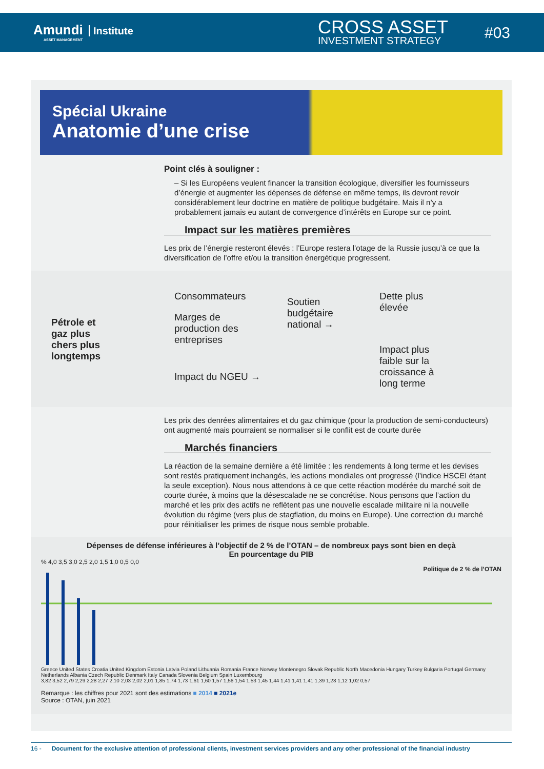Amundi Institute
ASSET MANAGEMENT
CROSS ASSET
INVESTMENT STRATEGY
#03
Spécial Ukraine
Anatomie d’une crise
Point clés à souligner :
– Si les Européens veulent financer la transition écologique, diversifier les fournisseurs d’énergie et augmenter les dépenses de défense en même temps, ils devront revoir considérablement leur doctrine en matière de politique budgétaire. Mais il n’y a probablement jamais eu autant de convergence d’intérêts en Europe sur ce point.
Impact sur les matières premières
Les prix de l’énergie resteront élevés : l’Europe restera l’otage de la Russie jusqu’à ce que la diversification de l’offre et/ou la transition énergétique progressent.
Pétrole et gaz plus chers plus longtemps
Consommateurs
Marges de production des entreprises
Impact du NGEU →
Soutien budgétaire national →
Dette plus élevée
Impact plus faible sur la croissance à long terme
Les prix des denrées alimentaires et du gaz chimique (pour la production de semi-conducteurs) ont augmenté mais pourraient se normaliser si le conflit est de courte durée
Marchés financiers
La réaction de la semaine dernière a été limitée : les rendements à long terme et les devises sont restés pratiquement inchangés, les actions mondiales ont progressé (l’indice HSCEI étant la seule exception). Nous nous attendons à ce que cette réaction modérée du marché soit de courte durée, à moins que la désescalade ne se concrétise. Nous pensons que l’action du marché et les prix des actifs ne reflètent pas une nouvelle escalade militaire ni la nouvelle évolution du régime (vers plus de stagflation, du moins en Europe). Une correction du marché pour réinitialiser les primes de risque nous semble probable.
Dépenses de défense inférieures à l’objectif de 2 % de l’OTAN – de nombreux pays sont bien en deçà
En pourcentage du PIB
% 4,0 3,5 3,0 2,5 2,0 1,5 1,0 0,5 0,0
Politique de 2 % de l’OTAN
Greece United States Croatia United Kingdom Estonia Latvia Poland Lithuania Romania France Norway Montenegro Slovak Republic North Macedonia Hungary Turkey Bulgaria Portugal Germany Netherlands Albania Czech Republic Denmark Italy Canada Slovenia Belgium Spain Luxembourg
3,82 3,52 2,79 2,29 2,28 2,27 2,10 2,03 2,02 2,01 1,85 1,74 1,73 1,61 1,60 1,57 1,56 1,54 1,53 1,45 1,44 1,41 1,41 1,41 1,39 1,28 1,12 1,02 0,57
Remarque : les chiffres pour 2021 sont des estimations ■ 2014 ■ 2021e
Source : OTAN, juin 2021
16 - Document for the exclusive attention of professional clients, investment services providers and any other professional of the financial industry